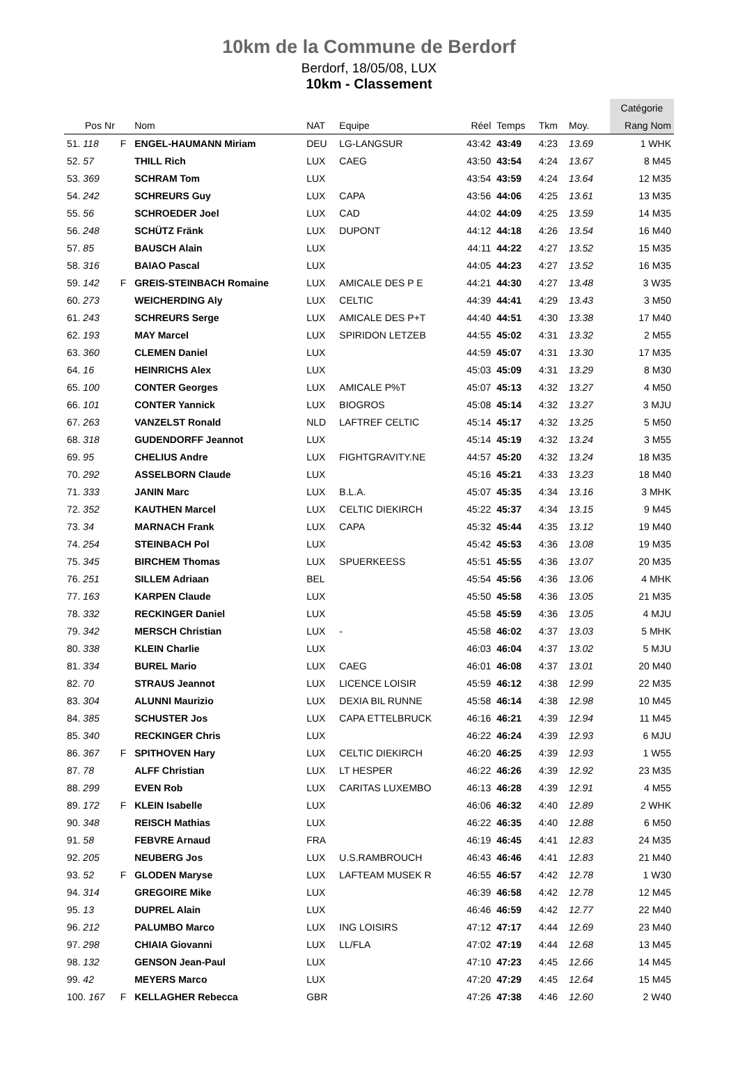10km de la Commune de Berdorf
Berdorf, 18/05/08, LUX
10km - Classement
| | | | | | | | | | | Catégorie |
| Pos Nr | | Nom | NAT | Equipe | Réel | Temps | Tkm | Moy. | | Rang Nom |
| 51. 118 | F | ENGEL-HAUMANN Miriam | DEU | LG-LANGSUR | 43:42 | 43:49 | 4:23 | 13.69 | | 1 WHK |
| 52. 57 | | THILL Rich | LUX | CAEG | 43:50 | 43:54 | 4:24 | 13.67 | | 8 M45 |
| 53. 369 | | SCHRAM Tom | LUX | | 43:54 | 43:59 | 4:24 | 13.64 | | 12 M35 |
| 54. 242 | | SCHREURS Guy | LUX | CAPA | 43:56 | 44:06 | 4:25 | 13.61 | | 13 M35 |
| 55. 56 | | SCHROEDER Joel | LUX | CAD | 44:02 | 44:09 | 4:25 | 13.59 | | 14 M35 |
| 56. 248 | | SCHÜTZ Fränk | LUX | DUPONT | 44:12 | 44:18 | 4:26 | 13.54 | | 16 M40 |
| 57. 85 | | BAUSCH Alain | LUX | | 44:11 | 44:22 | 4:27 | 13.52 | | 15 M35 |
| 58. 316 | | BAIAO Pascal | LUX | | 44:05 | 44:23 | 4:27 | 13.52 | | 16 M35 |
| 59. 142 | F | GREIS-STEINBACH Romaine | LUX | AMICALE DES P E | 44:21 | 44:30 | 4:27 | 13.48 | | 3 W35 |
| 60. 273 | | WEICHERDING Aly | LUX | CELTIC | 44:39 | 44:41 | 4:29 | 13.43 | | 3 M50 |
| 61. 243 | | SCHREURS Serge | LUX | AMICALE DES P+T | 44:40 | 44:51 | 4:30 | 13.38 | | 17 M40 |
| 62. 193 | | MAY Marcel | LUX | SPIRIDON LETZEB | 44:55 | 45:02 | 4:31 | 13.32 | | 2 M55 |
| 63. 360 | | CLEMEN Daniel | LUX | | 44:59 | 45:07 | 4:31 | 13.30 | | 17 M35 |
| 64. 16 | | HEINRICHS Alex | LUX | | 45:03 | 45:09 | 4:31 | 13.29 | | 8 M30 |
| 65. 100 | | CONTER Georges | LUX | AMICALE P%T | 45:07 | 45:13 | 4:32 | 13.27 | | 4 M50 |
| 66. 101 | | CONTER Yannick | LUX | BIOGROS | 45:08 | 45:14 | 4:32 | 13.27 | | 3 MJU |
| 67. 263 | | VANZELST Ronald | NLD | LAFTREF CELTIC | 45:14 | 45:17 | 4:32 | 13.25 | | 5 M50 |
| 68. 318 | | GUDENDORFF Jeannot | LUX | | 45:14 | 45:19 | 4:32 | 13.24 | | 3 M55 |
| 69. 95 | | CHELIUS Andre | LUX | FIGHTGRAVITY.NE | 44:57 | 45:20 | 4:32 | 13.24 | | 18 M35 |
| 70. 292 | | ASSELBORN Claude | LUX | | 45:16 | 45:21 | 4:33 | 13.23 | | 18 M40 |
| 71. 333 | | JANIN Marc | LUX | B.L.A. | 45:07 | 45:35 | 4:34 | 13.16 | | 3 MHK |
| 72. 352 | | KAUTHEN Marcel | LUX | CELTIC DIEKIRCH | 45:22 | 45:37 | 4:34 | 13.15 | | 9 M45 |
| 73. 34 | | MARNACH Frank | LUX | CAPA | 45:32 | 45:44 | 4:35 | 13.12 | | 19 M40 |
| 74. 254 | | STEINBACH Pol | LUX | | 45:42 | 45:53 | 4:36 | 13.08 | | 19 M35 |
| 75. 345 | | BIRCHEM Thomas | LUX | SPUERKEESS | 45:51 | 45:55 | 4:36 | 13.07 | | 20 M35 |
| 76. 251 | | SILLEM Adriaan | BEL | | 45:54 | 45:56 | 4:36 | 13.06 | | 4 MHK |
| 77. 163 | | KARPEN Claude | LUX | | 45:50 | 45:58 | 4:36 | 13.05 | | 21 M35 |
| 78. 332 | | RECKINGER Daniel | LUX | | 45:58 | 45:59 | 4:36 | 13.05 | | 4 MJU |
| 79. 342 | | MERSCH Christian | LUX | - | 45:58 | 46:02 | 4:37 | 13.03 | | 5 MHK |
| 80. 338 | | KLEIN Charlie | LUX | | 46:03 | 46:04 | 4:37 | 13.02 | | 5 MJU |
| 81. 334 | | BUREL Mario | LUX | CAEG | 46:01 | 46:08 | 4:37 | 13.01 | | 20 M40 |
| 82. 70 | | STRAUS Jeannot | LUX | LICENCE LOISIR | 45:59 | 46:12 | 4:38 | 12.99 | | 22 M35 |
| 83. 304 | | ALUNNI Maurizio | LUX | DEXIA BIL RUNNE | 45:58 | 46:14 | 4:38 | 12.98 | | 10 M45 |
| 84. 385 | | SCHUSTER Jos | LUX | CAPA ETTELBRUCK | 46:16 | 46:21 | 4:39 | 12.94 | | 11 M45 |
| 85. 340 | | RECKINGER Chris | LUX | | 46:22 | 46:24 | 4:39 | 12.93 | | 6 MJU |
| 86. 367 | F | SPITHOVEN Hary | LUX | CELTIC DIEKIRCH | 46:20 | 46:25 | 4:39 | 12.93 | | 1 W55 |
| 87. 78 | | ALFF Christian | LUX | LT HESPER | 46:22 | 46:26 | 4:39 | 12.92 | | 23 M35 |
| 88. 299 | | EVEN Rob | LUX | CARITAS LUXEMBO | 46:13 | 46:28 | 4:39 | 12.91 | | 4 M55 |
| 89. 172 | F | KLEIN Isabelle | LUX | | 46:06 | 46:32 | 4:40 | 12.89 | | 2 WHK |
| 90. 348 | | REISCH Mathias | LUX | | 46:22 | 46:35 | 4:40 | 12.88 | | 6 M50 |
| 91. 58 | | FEBVRE Arnaud | FRA | | 46:19 | 46:45 | 4:41 | 12.83 | | 24 M35 |
| 92. 205 | | NEUBERG Jos | LUX | U.S.RAMBROUCH | 46:43 | 46:46 | 4:41 | 12.83 | | 21 M40 |
| 93. 52 | F | GLODEN Maryse | LUX | LAFTEAM MUSEK R | 46:55 | 46:57 | 4:42 | 12.78 | | 1 W30 |
| 94. 314 | | GREGOIRE Mike | LUX | | 46:39 | 46:58 | 4:42 | 12.78 | | 12 M45 |
| 95. 13 | | DUPREL Alain | LUX | | 46:46 | 46:59 | 4:42 | 12.77 | | 22 M40 |
| 96. 212 | | PALUMBO Marco | LUX | ING LOISIRS | 47:12 | 47:17 | 4:44 | 12.69 | | 23 M40 |
| 97. 298 | | CHIAIA Giovanni | LUX | LL/FLA | 47:02 | 47:19 | 4:44 | 12.68 | | 13 M45 |
| 98. 132 | | GENSON Jean-Paul | LUX | | 47:10 | 47:23 | 4:45 | 12.66 | | 14 M45 |
| 99. 42 | | MEYERS Marco | LUX | | 47:20 | 47:29 | 4:45 | 12.64 | | 15 M45 |
| 100. 167 | F | KELLAGHER Rebecca | GBR | | 47:26 | 47:38 | 4:46 | 12.60 | | 2 W40 |